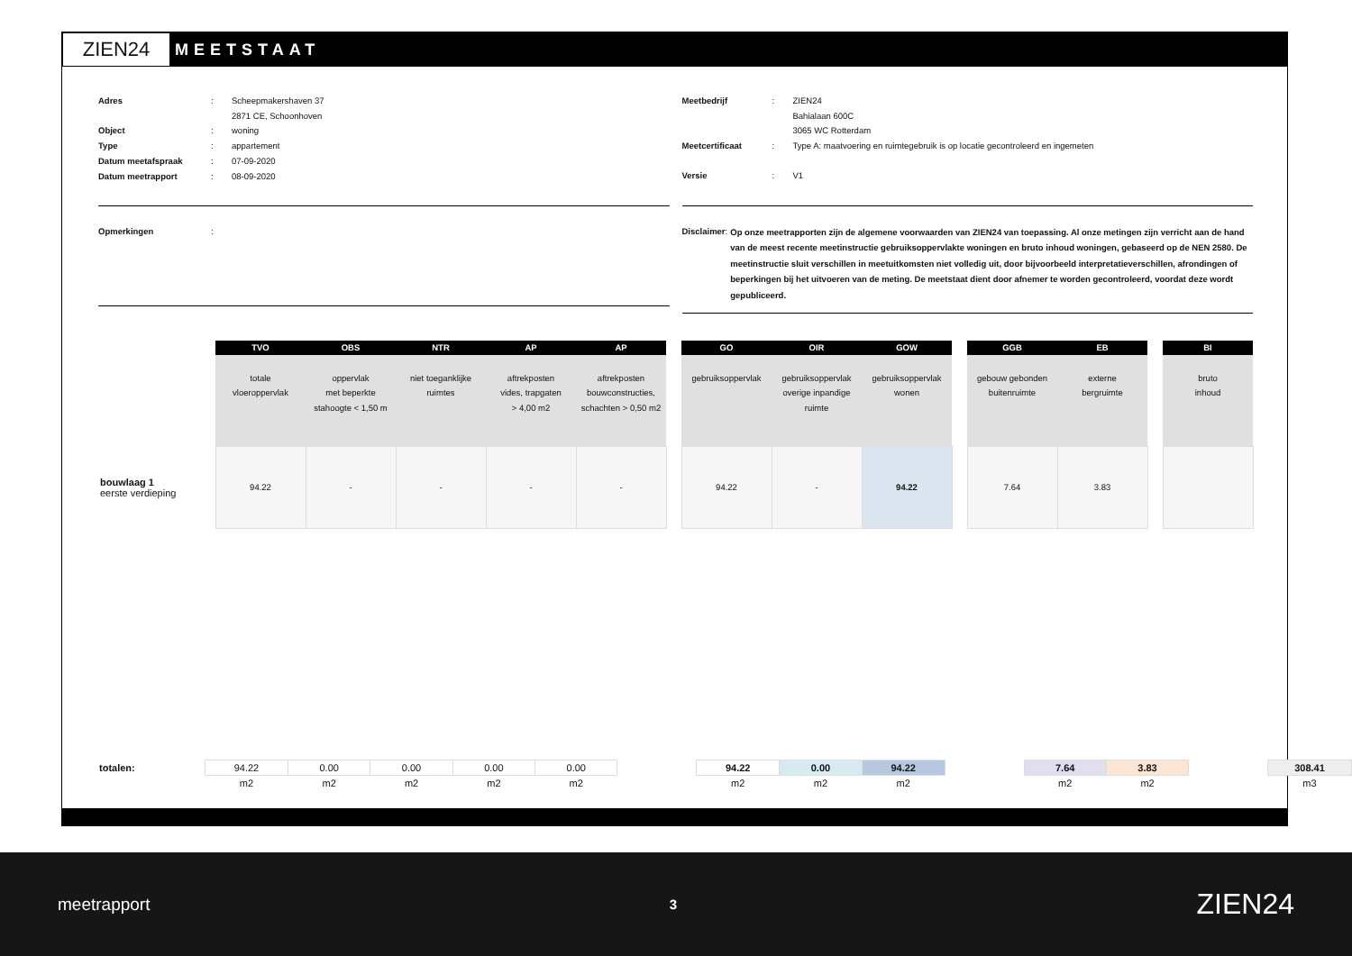ZIEN24
MEETSTAAT
Adres: Scheepmakershaven 37
2871 CE, Schoonhoven
Object: woning
Type: appartement
Datum meetafspraak: 07-09-2020
Datum meetrapport: 08-09-2020
Opmerkingen:
Meetbedrijf: ZIEN24
Bahialaan 600C
3065 WC Rotterdam
Meetcertificaat: Type A: maatvoering en ruimtegebruik is op locatie gecontroleerd en ingemeten
Versie: V1
Disclaimer: Op onze meetrapporten zijn de algemene voorwaarden van ZIEN24 van toepassing. Al onze metingen zijn verricht aan de hand van de meest recente meetinstructie gebruiksoppervlakte woningen en bruto inhoud woningen, gebaseerd op de NEN 2580. De meetinstructie sluit verschillen in meetuitkomsten niet volledig uit, door bijvoorbeeld interpretatieverschillen, afrondingen of beperkingen bij het uitvoeren van de meting. De meetstaat dient door afnemer te worden gecontroleerd, voordat deze wordt gepubliceerd.
| | TVO | OBS | NTR | AP | AP | | GO | OIR | GOW | | GGB | EB | | BI |
| | totale vloeroppervlak | oppervlak met beperkte stahoogte < 1,50 m | niet toeganklijke ruimtes | aftrekposten vides, trapgaten > 4,00 m2 | aftrekposten bouwconstructies, schachten > 0,50 m2 | | gebruiksoppervlak | gebruiksoppervlak overige inpandige ruimte | gebruiksoppervlak wonen | | gebouw gebonden buitenruimte | externe bergruimte | | bruto inhoud |
| bouwlaag 1 eerste verdieping | 94.22 | - | - | - | - | | 94.22 | - | 94.22 | | 7.64 | 3.83 | | |
| totalen: | 94.22 | 0.00 | 0.00 | 0.00 | 0.00 | | 94.22 | 0.00 | 94.22 | | 7.64 | 3.83 | | 308.41 |
| | m2 | m2 | m2 | m2 | m2 | | m2 | m2 | m2 | | m2 | m2 | | m3 |
meetrapport 3 ZIEN24